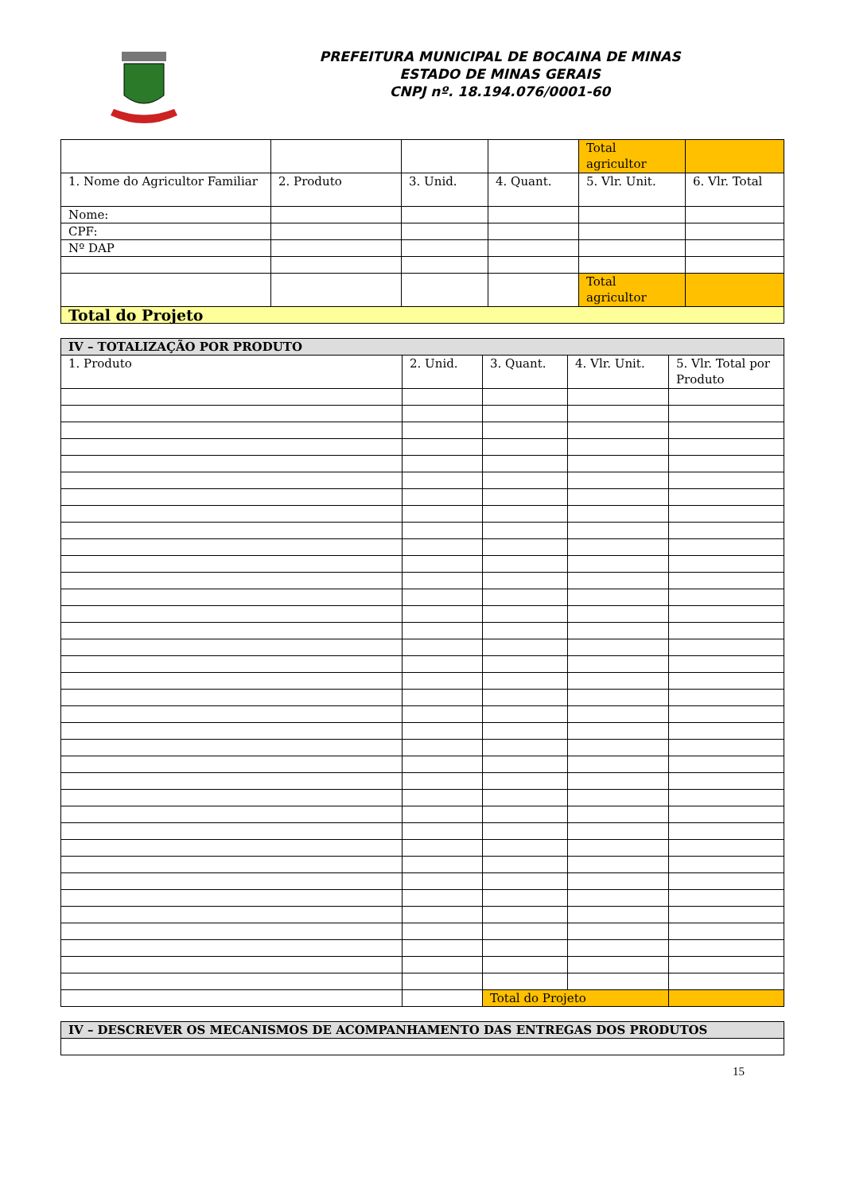PREFEITURA MUNICIPAL DE BOCAINA DE MINAS
ESTADO DE MINAS GERAIS
CNPJ nº. 18.194.076/0001-60
| | | | | Total agricultor | |
| 1. Nome do Agricultor Familiar | 2. Produto | 3. Unid. | 4. Quant. | 5. Vlr. Unit. | 6. Vlr. Total |
| Nome: | | | | | |
| CPF: | | | | | |
| Nº DAP | | | | | |
| | | | | Total agricultor | |
| Total do Projeto | | | | | |
| IV – TOTALIZAÇÃO POR PRODUTO | | | | |
| 1. Produto | 2. Unid. | 3. Quant. | 4. Vlr. Unit. | 5. Vlr. Total por Produto |
| | | Total do Projeto | | |
| IV – DESCREVER OS MECANISMOS DE ACOMPANHAMENTO DAS ENTREGAS DOS PRODUTOS |
15